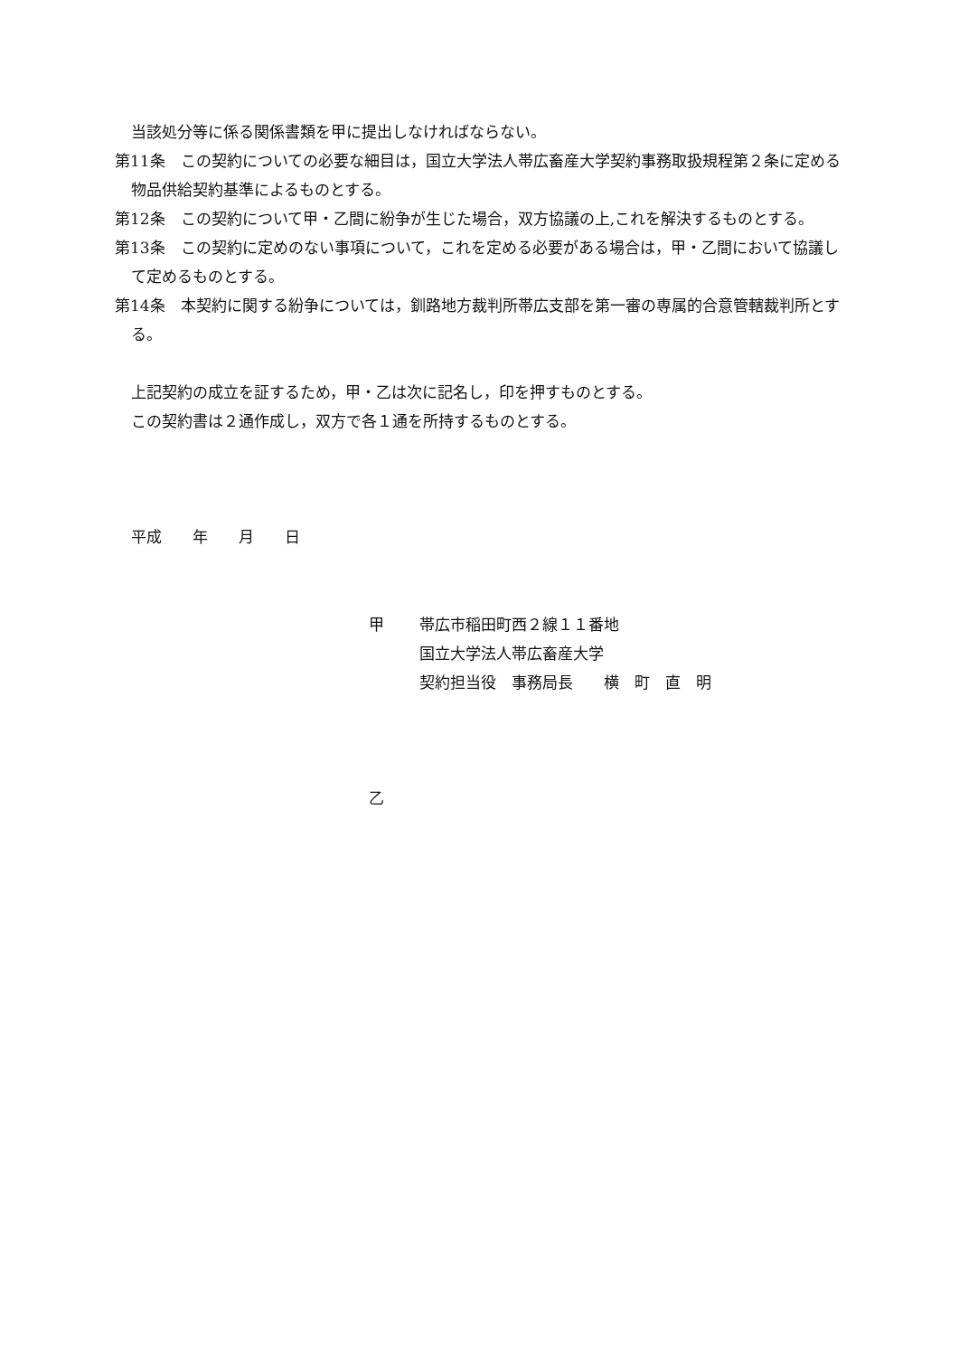当該処分等に係る関係書類を甲に提出しなければならない。
第11条　この契約についての必要な細目は，国立大学法人帯広畜産大学契約事務取扱規程第２条に定める物品供給契約基準によるものとする。
第12条　この契約について甲・乙間に紛争が生じた場合，双方協議の上,これを解決するものとする。
第13条　この契約に定めのない事項について，これを定める必要がある場合は，甲・乙間において協議して定めるものとする。
第14条　本契約に関する紛争については，釧路地方裁判所帯広支部を第一審の専属的合意管轄裁判所とする。
上記契約の成立を証するため，甲・乙は次に記名し，印を押すものとする。
この契約書は２通作成し，双方で各１通を所持するものとする。
平成　　年　　月　　日
甲 帯広市稲田町西２線１１番地
国立大学法人帯広畜産大学
契約担当役　事務局長　　横　町　直　明
乙